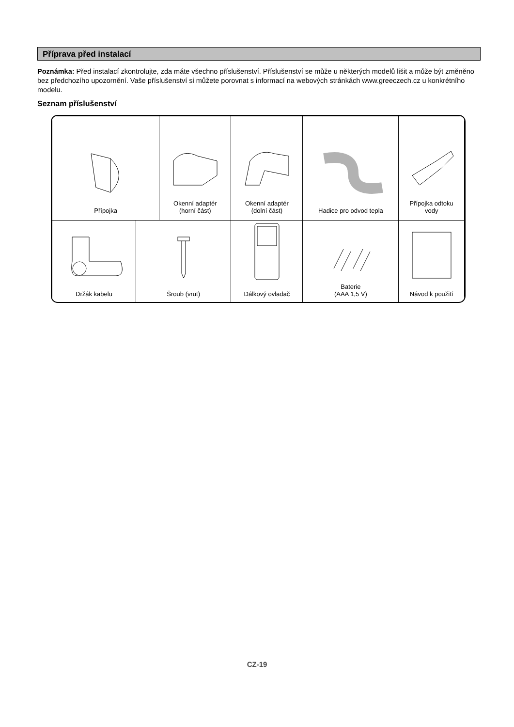Příprava před instalací
Poznámka: Před instalací zkontrolujte, zda máte všechno příslušenství. Příslušenství se může u některých modelů lišit a může být změněno bez předchozího upozornění. Vaše příslušenství si můžete porovnat s informací na webových stránkách www.greeczech.cz u konkrétního modelu.
Seznam příslušenství
| Přípojka | | Okenní adaptér (horní část) | | Okenní adaptér (dolní část) | Hadice pro odvod tepla | | Přípojka odtoku vody |
| Držák kabelu | Šroub (vrut) | | Dálkový ovladač | | Baterie (AAA 1,5 V) | Návod k použití | |
CZ-19